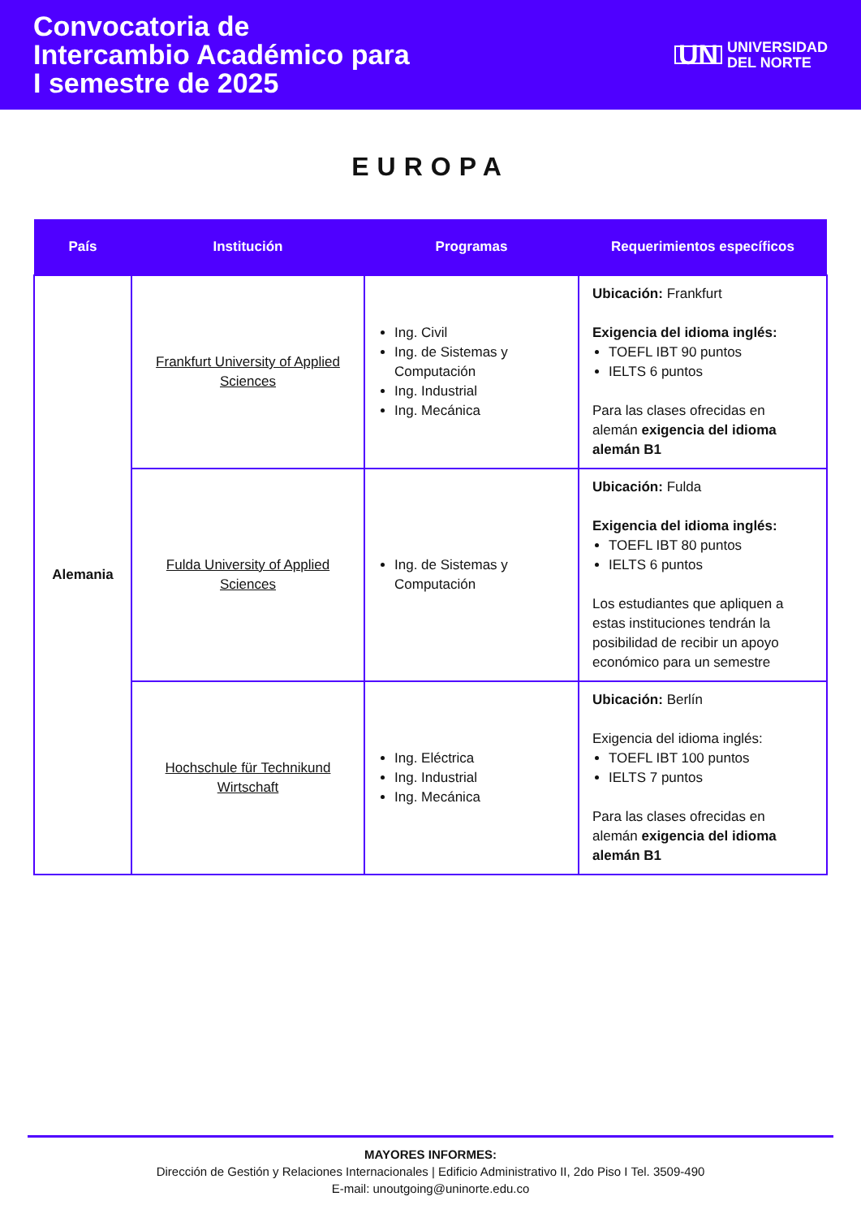Convocatoria de
Intercambio Académico para
I semestre de 2025
UN UNIVERSIDAD
DEL NORTE
EUROPA
| País | Institución | Programas | Requerimientos específicos |
| --- | --- | --- | --- |
| Alemania | Frankfurt University of Applied Sciences | Ing. Civil Ing. de Sistemas y Computación Ing. Industrial Ing. Mecánica | Ubicación: Frankfurt Exigencia del idioma inglés: TOEFL IBT 90 puntos IELTS 6 puntos Para las clases ofrecidas en alemán exigencia del idioma alemán B1 |
| | Fulda University of Applied Sciences | Ing. de Sistemas y Computación | Ubicación: Fulda Exigencia del idioma inglés: TOEFL IBT 80 puntos IELTS 6 puntos Los estudiantes que apliquen a estas instituciones tendrán la posibilidad de recibir un apoyo económico para un semestre |
| | Hochschule für Technikund Wirtschaft | Ing. Eléctrica Ing. Industrial Ing. Mecánica | Ubicación: Berlín Exigencia del idioma inglés: TOEFL IBT 100 puntos IELTS 7 puntos Para las clases ofrecidas en alemán exigencia del idioma alemán B1 |
MAYORES INFORMES:
Dirección de Gestión y Relaciones Internacionales | Edificio Administrativo II, 2do Piso I Tel. 3509-490
E-mail: unoutgoing@uninorte.edu.co